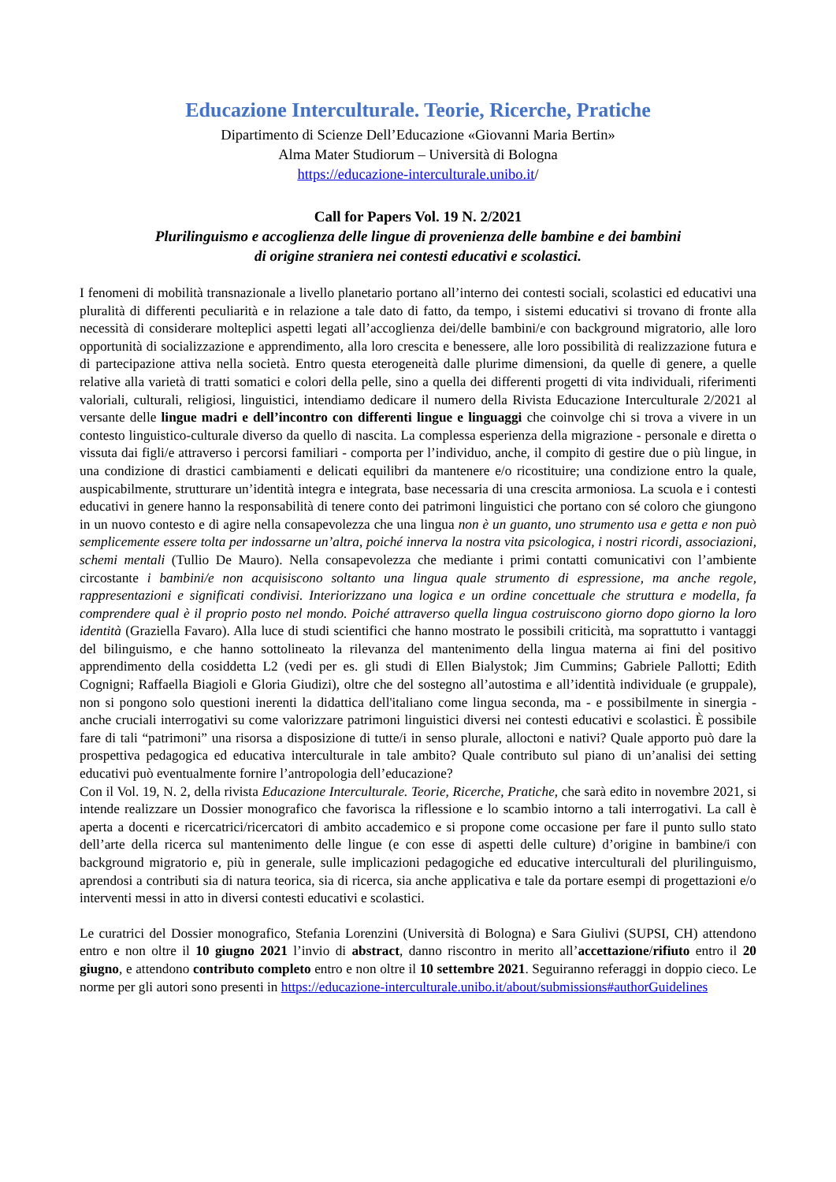Educazione Interculturale. Teorie, Ricerche, Pratiche
Dipartimento di Scienze Dell’Educazione «Giovanni Maria Bertin»
Alma Mater Studiorum – Università di Bologna
https://educazione-interculturale.unibo.it/
Call for Papers Vol. 19 N. 2/2021
Plurilinguismo e accoglienza delle lingue di provenienza delle bambine e dei bambini
di origine straniera nei contesti educativi e scolastici.
I fenomeni di mobilità transnazionale a livello planetario portano all’interno dei contesti sociali, scolastici ed educativi una pluralità di differenti peculiarità e in relazione a tale dato di fatto, da tempo, i sistemi educativi si trovano di fronte alla necessità di considerare molteplici aspetti legati all’accoglienza dei/delle bambini/e con background migratorio, alle loro opportunità di socializzazione e apprendimento, alla loro crescita e benessere, alle loro possibilità di realizzazione futura e di partecipazione attiva nella società. Entro questa eterogeneità dalle plurime dimensioni, da quelle di genere, a quelle relative alla varietà di tratti somatici e colori della pelle, sino a quella dei differenti progetti di vita individuali, riferimenti valoriali, culturali, religiosi, linguistici, intendiamo dedicare il numero della Rivista Educazione Interculturale 2/2021 al versante delle lingue madri e dell’incontro con differenti lingue e linguaggi che coinvolge chi si trova a vivere in un contesto linguistico-culturale diverso da quello di nascita. La complessa esperienza della migrazione - personale e diretta o vissuta dai figli/e attraverso i percorsi familiari - comporta per l’individuo, anche, il compito di gestire due o più lingue, in una condizione di drastici cambiamenti e delicati equilibri da mantenere e/o ricostituire; una condizione entro la quale, auspicabilmente, strutturare un’identità integra e integrata, base necessaria di una crescita armoniosa. La scuola e i contesti educativi in genere hanno la responsabilità di tenere conto dei patrimoni linguistici che portano con sé coloro che giungono in un nuovo contesto e di agire nella consapevolezza che una lingua non è un guanto, uno strumento usa e getta e non può semplicemente essere tolta per indossarne un’altra, poiché innerva la nostra vita psicologica, i nostri ricordi, associazioni, schemi mentali (Tullio De Mauro). Nella consapevolezza che mediante i primi contatti comunicativi con l’ambiente circostante i bambini/e non acquisiscono soltanto una lingua quale strumento di espressione, ma anche regole, rappresentazioni e significati condivisi. Interiorizzano una logica e un ordine concettuale che struttura e modella, fa comprendere qual è il proprio posto nel mondo. Poiché attraverso quella lingua costruiscono giorno dopo giorno la loro identità (Graziella Favaro). Alla luce di studi scientifici che hanno mostrato le possibili criticità, ma soprattutto i vantaggi del bilinguismo, e che hanno sottolineato la rilevanza del mantenimento della lingua materna ai fini del positivo apprendimento della cosiddetta L2 (vedi per es. gli studi di Ellen Bialystok; Jim Cummins; Gabriele Pallotti; Edith Cognigni; Raffaella Biagioli e Gloria Giudizi), oltre che del sostegno all’autostima e all’identità individuale (e gruppale), non si pongono solo questioni inerenti la didattica dell'italiano come lingua seconda, ma - e possibilmente in sinergia - anche cruciali interrogativi su come valorizzare patrimoni linguistici diversi nei contesti educativi e scolastici. È possibile fare di tali “patrimoni” una risorsa a disposizione di tutte/i in senso plurale, alloctoni e nativi? Quale apporto può dare la prospettiva pedagogica ed educativa interculturale in tale ambito? Quale contributo sul piano di un’analisi dei setting educativi può eventualmente fornire l’antropologia dell’educazione?
Con il Vol. 19, N. 2, della rivista Educazione Interculturale. Teorie, Ricerche, Pratiche, che sarà edito in novembre 2021, si intende realizzare un Dossier monografico che favorisca la riflessione e lo scambio intorno a tali interrogativi. La call è aperta a docenti e ricercatrici/ricercatori di ambito accademico e si propone come occasione per fare il punto sullo stato dell’arte della ricerca sul mantenimento delle lingue (e con esse di aspetti delle culture) d’origine in bambine/i con background migratorio e, più in generale, sulle implicazioni pedagogiche ed educative interculturali del plurilinguismo, aprendosi a contributi sia di natura teorica, sia di ricerca, sia anche applicativa e tale da portare esempi di progettazioni e/o interventi messi in atto in diversi contesti educativi e scolastici.
Le curatrici del Dossier monografico, Stefania Lorenzini (Università di Bologna) e Sara Giulivi (SUPSI, CH) attendono entro e non oltre il 10 giugno 2021 l’invio di abstract, danno riscontro in merito all’accettazione/rifiuto entro il 20 giugno, e attendono contributo completo entro e non oltre il 10 settembre 2021. Seguiranno referaggi in doppio cieco. Le norme per gli autori sono presenti in https://educazione-interculturale.unibo.it/about/submissions#authorGuidelines